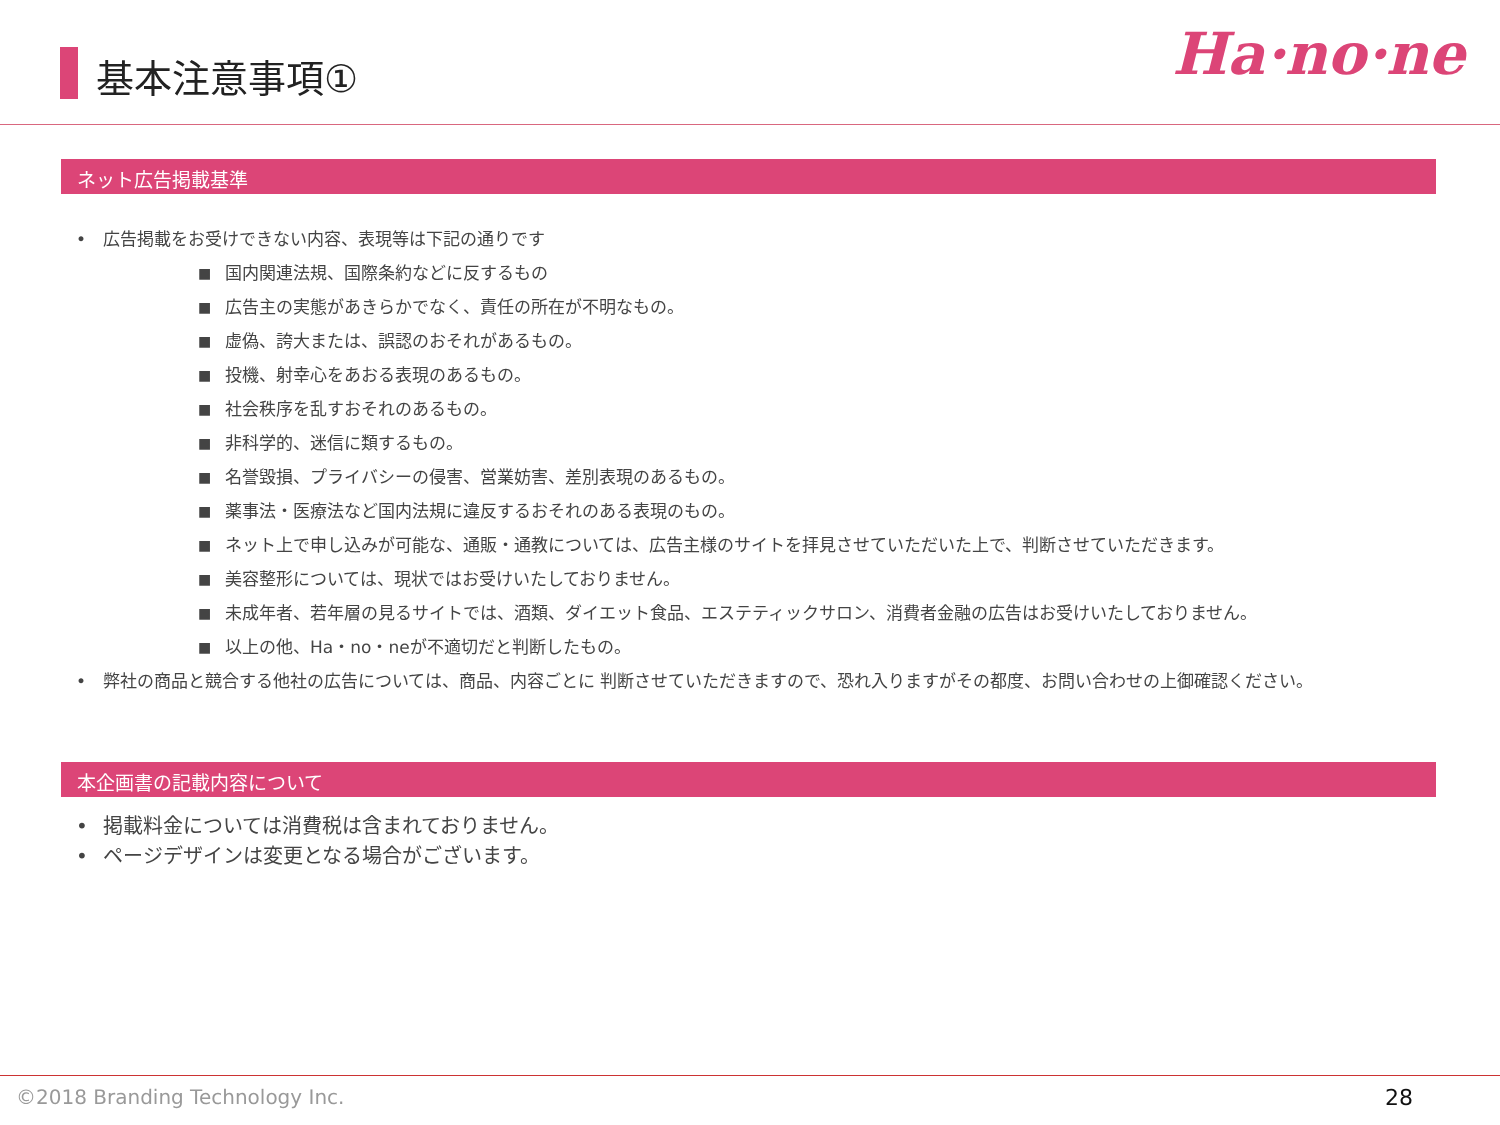基本注意事項① Ha·no·ne
ネット広告掲載基準
• 広告掲載をお受けできない内容、表現等は下記の通りです
■ 国内関連法規、国際条約などに反するもの
■ 広告主の実態があきらかでなく、責任の所在が不明なもの。
■ 虚偽、誇大または、誤認のおそれがあるもの。
■ 投機、射幸心をあおる表現のあるもの。
■ 社会秩序を乱すおそれのあるもの。
■ 非科学的、迷信に類するもの。
■ 名誉毀損、プライバシーの侵害、営業妨害、差別表現のあるもの。
■ 薬事法・医療法など国内法規に違反するおそれのある表現のもの。
■ ネット上で申し込みが可能な、通販・通教については、広告主様のサイトを拝見させていただいた上で、判断させていただきます。
■ 美容整形については、現状ではお受けいたしておりません。
■ 未成年者、若年層の見るサイトでは、酒類、ダイエット食品、エステティックサロン、消費者金融の広告はお受けいたしておりません。
■ 以上の他、Ha・no・neが不適切だと判断したもの。
• 弊社の商品と競合する他社の広告については、商品、内容ごとに 判断させていただきますので、恐れ入りますがその都度、お問い合わせの上御確認ください。
本企画書の記載内容について
• 掲載料金については消費税は含まれておりません。
• ページデザインは変更となる場合がございます。
©2018 Branding Technology Inc. 28